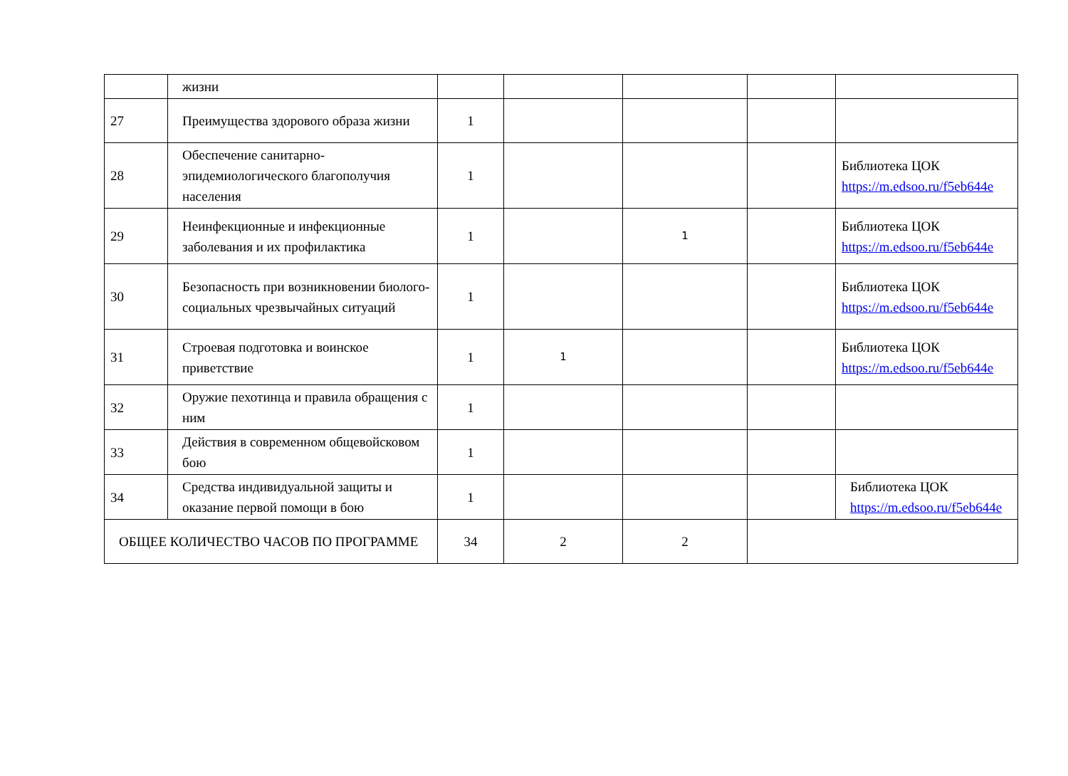| | жизни | | | | | |
| 27 | Преимущества здорового образа жизни | 1 | | | | |
| 28 | Обеспечение санитарно-эпидемиологического благополучия населения | 1 | | | | Библиотека ЦОК https://m.edsoo.ru/f5eb644e |
| 29 | Неинфекционные и инфекционные заболевания и их профилактика | 1 | | 1 | | Библиотека ЦОК https://m.edsoo.ru/f5eb644e |
| 30 | Безопасность при возникновении биолого-социальных чрезвычайных ситуаций | 1 | | | | Библиотека ЦОК https://m.edsoo.ru/f5eb644e |
| 31 | Строевая подготовка и воинское приветствие | 1 | 1 | | | Библиотека ЦОК https://m.edsoo.ru/f5eb644e |
| 32 | Оружие пехотинца и правила обращения с ним | 1 | | | | |
| 33 | Действия в современном общевойсковом бою | 1 | | | | |
| 34 | Средства индивидуальной защиты и оказание первой помощи в бою | 1 | | | | Библиотека ЦОК https://m.edsoo.ru/f5eb644e |
| ОБЩЕЕ КОЛИЧЕСТВО ЧАСОВ ПО ПРОГРАММЕ | | 34 | 2 | 2 | | |